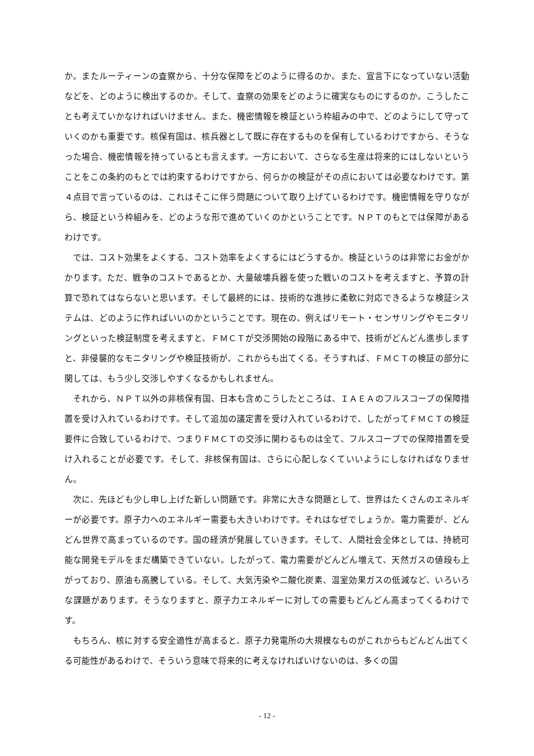か。またルーティーンの査察から、十分な保障をどのように得るのか。また、宣言下になっていない活動などを、どのように検出するのか。そして、査察の効果をどのように確実なものにするのか。こうしたことも考えていかなければいけません。また、機密情報を検証という枠組みの中で、どのようにして守っていくのかも重要です。核保有国は、核兵器として既に存在するものを保有しているわけですから、そうなった場合、機密情報を持っているとも言えます。一方において、さらなる生産は将来的にはしないということをこの条約のもとでは約束するわけですから、何らかの検証がその点においては必要なわけです。第４点目で言っているのは、これはそこに伴う問題について取り上げているわけです。機密情報を守りながら、検証という枠組みを、どのような形で進めていくのかということです。ＮＰＴのもとでは保障があるわけです。
では、コスト効果をよくする、コスト効率をよくするにはどうするか。検証というのは非常にお金がかかります。ただ、戦争のコストであるとか、大量破壊兵器を使った戦いのコストを考えますと、予算の計算で恐れてはならないと思います。そして最終的には、技術的な進捗に柔軟に対応できるような検証システムは、どのように作ればいいのかということです。現在の、例えばリモート・センサリングやモニタリングといった検証制度を考えますと、ＦＭＣＴが交渉開始の段階にある中で、技術がどんどん進歩しますと、非侵襲的なモニタリングや検証技術が、これからも出てくる。そうすれば、ＦＭＣＴの検証の部分に関しては、もう少し交渉しやすくなるかもしれません。
それから、ＮＰＴ以外の非核保有国、日本も含めこうしたところは、ＩＡＥＡのフルスコープの保障措置を受け入れているわけです。そして追加の議定書を受け入れているわけで、したがってＦＭＣＴの検証要件に合致しているわけで、つまりＦＭＣＴの交渉に関わるものは全て、フルスコープでの保障措置を受け入れることが必要です。そして、非核保有国は、さらに心配しなくていいようにしなければなりません。
次に、先ほども少し申し上げた新しい問題です。非常に大きな問題として、世界はたくさんのエネルギーが必要です。原子力へのエネルギー需要も大きいわけです。それはなぜでしょうか。電力需要が、どんどん世界で高まっているのです。国の経済が発展していきます。そして、人間社会全体としては、持続可能な開発モデルをまだ構築できていない。したがって、電力需要がどんどん増えて、天然ガスの値段も上がっており、原油も高騰している。そして、大気汚染や二酸化炭素、温室効果ガスの低減など、いろいろな課題があります。そうなりますと、原子力エネルギーに対しての需要もどんどん高まってくるわけです。
もちろん、核に対する安全適性が高まると、原子力発電所の大規模なものがこれからもどんどん出てくる可能性があるわけで、そういう意味で将来的に考えなければいけないのは、多くの国
- 12 -